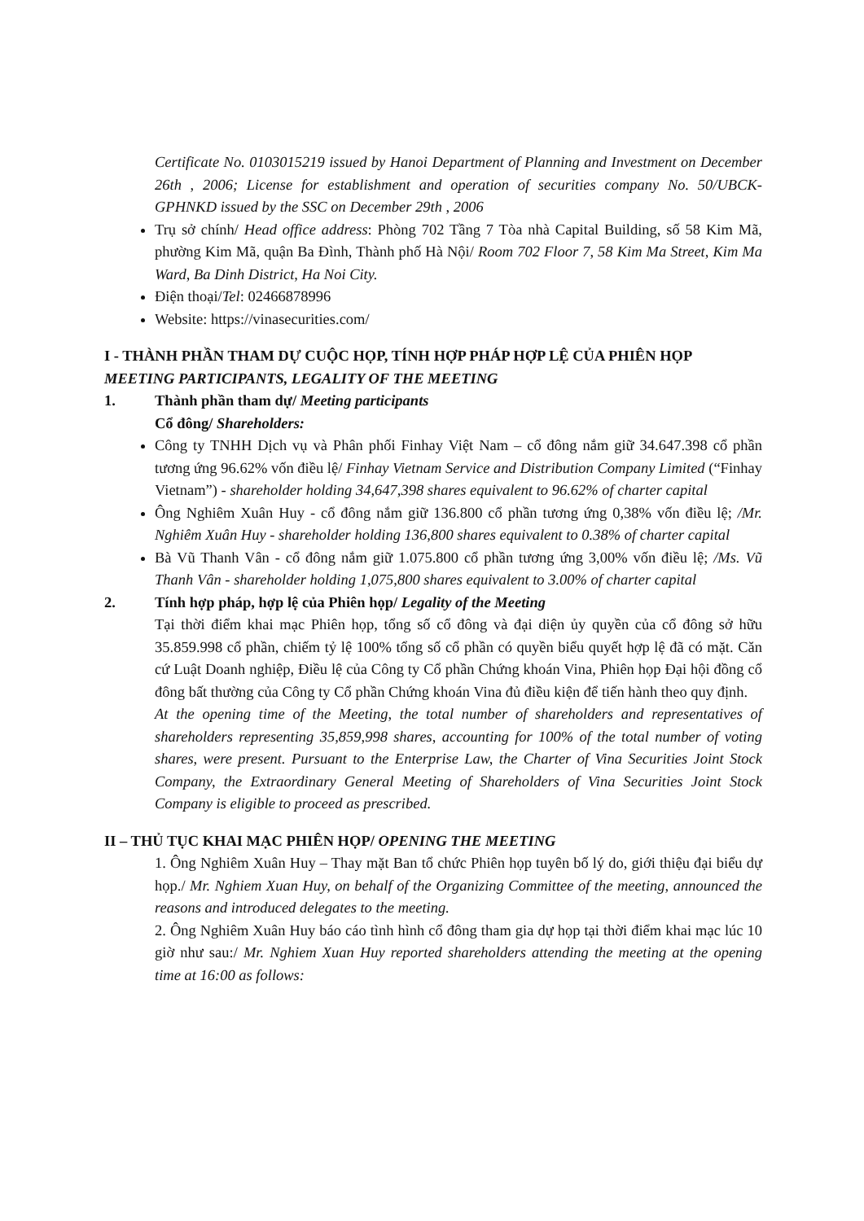Certificate No. 0103015219 issued by Hanoi Department of Planning and Investment on December 26th , 2006; License for establishment and operation of securities company No. 50/UBCK-GPHNKD issued by the SSC on December 29th , 2006
Trụ sở chính/ Head office address: Phòng 702 Tầng 7 Tòa nhà Capital Building, số 58 Kim Mã, phường Kim Mã, quận Ba Đình, Thành phố Hà Nội/ Room 702 Floor 7, 58 Kim Ma Street, Kim Ma Ward, Ba Dinh District, Ha Noi City.
Điện thoại/Tel: 02466878996
Website: https://vinasecurities.com/
I - THÀNH PHẦN THAM DỰ CUỘC HỌP, TÍNH HỢP PHÁP HỢP LỆ CỦA PHIÊN HỌP
MEETING PARTICIPANTS, LEGALITY OF THE MEETING
1. Thành phần tham dự/ Meeting participants
Cổ đông/ Shareholders:
Công ty TNHH Dịch vụ và Phân phối Finhay Việt Nam – cổ đông nắm giữ 34.647.398 cổ phần tương ứng 96.62% vốn điều lệ/ Finhay Vietnam Service and Distribution Company Limited (“Finhay Vietnam”) - shareholder holding 34,647,398 shares equivalent to 96.62% of charter capital
Ông Nghiêm Xuân Huy - cổ đông nắm giữ 136.800 cổ phần tương ứng 0,38% vốn điều lệ; /Mr. Nghiêm Xuân Huy - shareholder holding 136,800 shares equivalent to 0.38% of charter capital
Bà Vũ Thanh Vân - cổ đông nắm giữ 1.075.800 cổ phần tương ứng 3,00% vốn điều lệ; /Ms. Vũ Thanh Vân - shareholder holding 1,075,800 shares equivalent to 3.00% of charter capital
2. Tính hợp pháp, hợp lệ của Phiên họp/ Legality of the Meeting
Tại thời điểm khai mạc Phiên họp, tổng số cổ đông và đại diện ủy quyền của cổ đông sở hữu 35.859.998 cổ phần, chiếm tỷ lệ 100% tổng số cổ phần có quyền biểu quyết hợp lệ đã có mặt. Căn cứ Luật Doanh nghiệp, Điều lệ của Công ty Cổ phần Chứng khoán Vina, Phiên họp Đại hội đồng cổ đông bất thường của Công ty Cổ phần Chứng khoán Vina đủ điều kiện để tiến hành theo quy định.
At the opening time of the Meeting, the total number of shareholders and representatives of shareholders representing 35,859,998 shares, accounting for 100% of the total number of voting shares, were present. Pursuant to the Enterprise Law, the Charter of Vina Securities Joint Stock Company, the Extraordinary General Meeting of Shareholders of Vina Securities Joint Stock Company is eligible to proceed as prescribed.
II – THỦ TỤC KHAI MẠC PHIÊN HỌP/ OPENING THE MEETING
1. Ông Nghiêm Xuân Huy – Thay mặt Ban tổ chức Phiên họp tuyên bố lý do, giới thiệu đại biểu dự họp./ Mr. Nghiem Xuan Huy, on behalf of the Organizing Committee of the meeting, announced the reasons and introduced delegates to the meeting.
2. Ông Nghiêm Xuân Huy báo cáo tình hình cổ đông tham gia dự họp tại thời điểm khai mạc lúc 10 giờ như sau:/ Mr. Nghiem Xuan Huy reported shareholders attending the meeting at the opening time at 16:00 as follows: